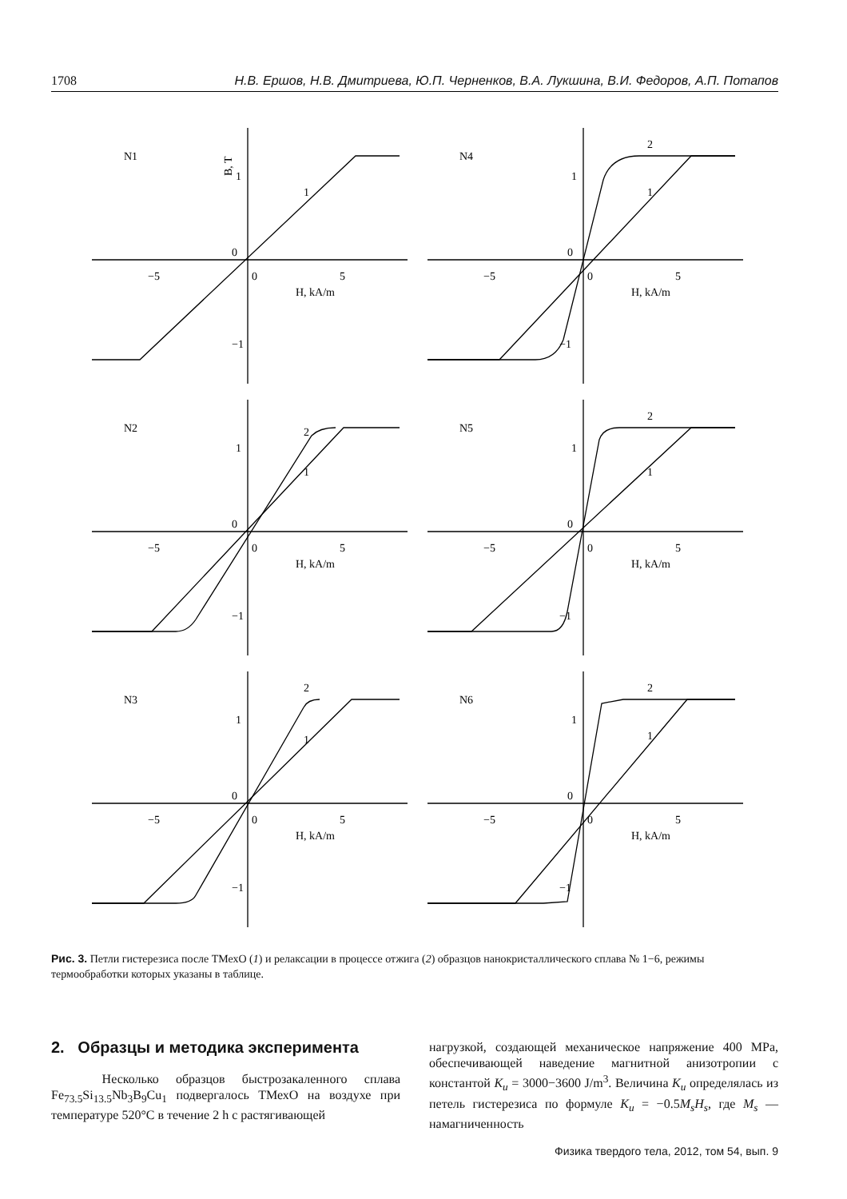1708 Н.В. Ершов, Н.В. Дмитриева, Ю.П. Черненков, В.А. Лукшина, В.И. Федоров, А.П. Потапов
N1
B, T
1
0
−1
−5
0
5
H, kA/m
1
N4
1
0
−1
−5
0
5
H, kA/m
1
2
N2
1
0
−1
−5
0
5
H, kA/m
1
2
N5
1
0
−1
−5
0
5
H, kA/m
1
2
N3
1
0
−1
−5
0
5
H, kA/m
1
2
N6
1
0
−1
−5
0
5
H, kA/m
1
2
Рис. 3. Петли гистерезиса после ТМехО (1) и релаксации в процессе отжига (2) образцов нанокристаллического сплава № 1−6, режимы термообработки которых указаны в таблице.
2. Образцы и методика эксперимента
Несколько образцов быстрозакаленного сплава Fe<sub>73.5</sub>Si<sub>13.5</sub>Nb<sub>3</sub>B<sub>9</sub>Cu<sub>1</sub> подвергалось ТМехО на воздухе при температуре 520°C в течение 2 h с растягивающей
нагрузкой, создающей механическое напряжение 400 MPa, обеспечивающей наведение магнитной анизотропии с константой K<sub>u</sub> = 3000−3600 J/m<sup>3</sup>. Величина K<sub>u</sub> определялась из петель гистерезиса по формуле K<sub>u</sub> = −0.5M<sub>s</sub>H<sub>s</sub>, где M<sub>s</sub> — намагниченность
Физика твердого тела, 2012, том 54, вып. 9